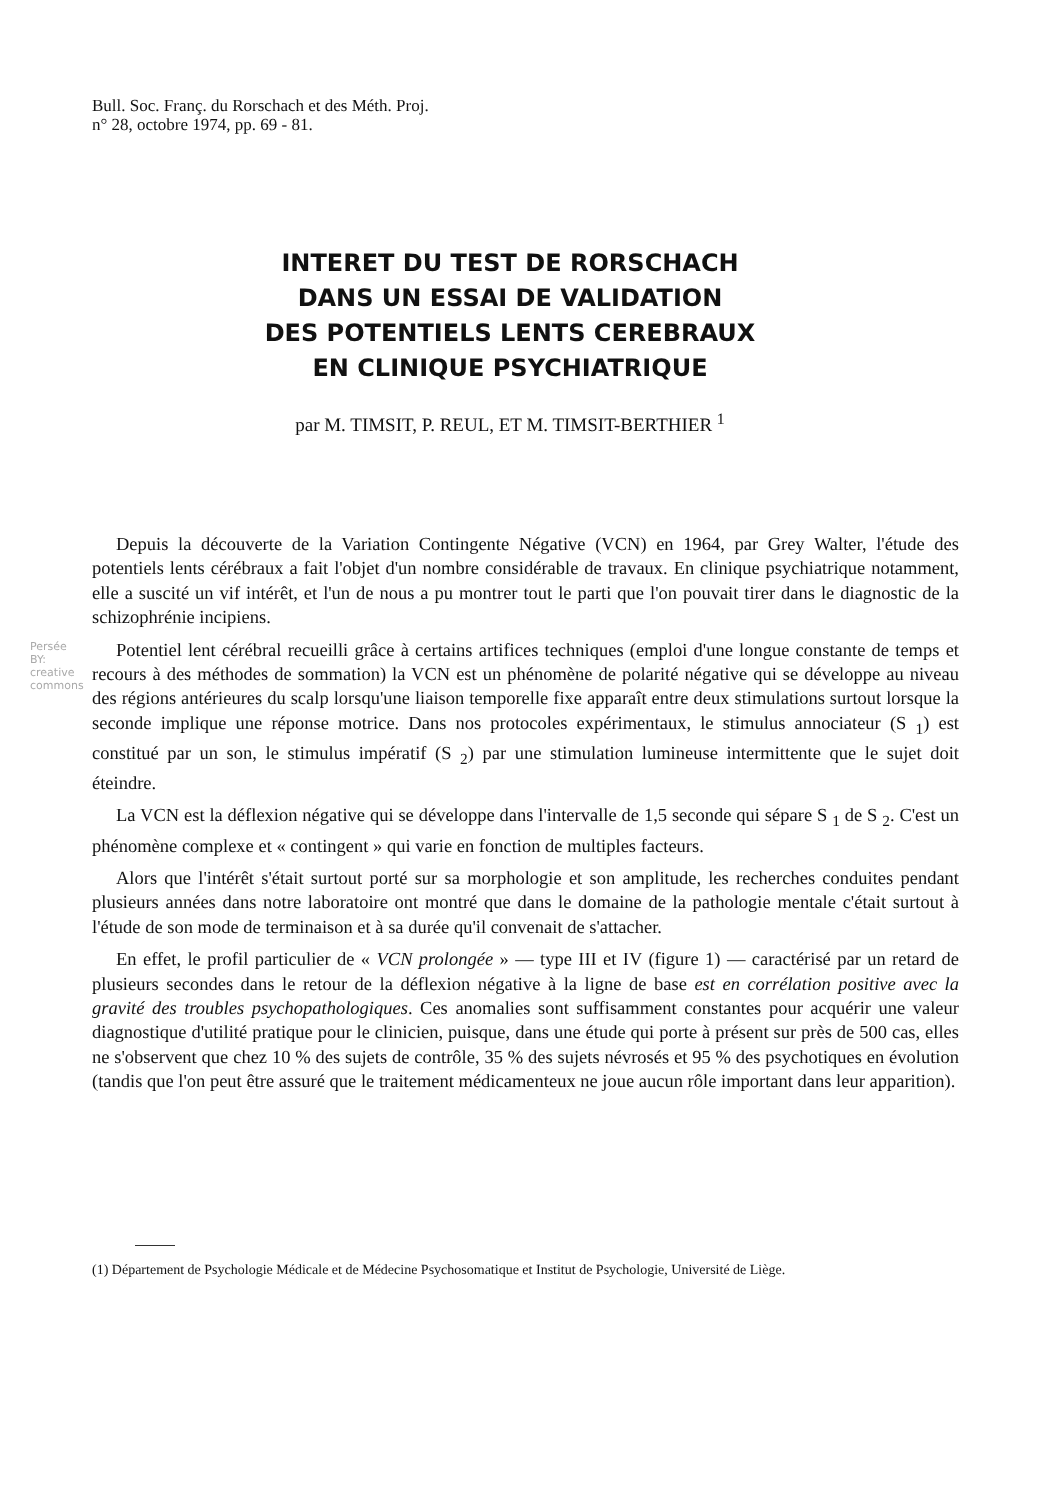Bull. Soc. Franç. du Rorschach et des Méth. Proj.
n° 28, octobre 1974, pp. 69 - 81.
INTERET DU TEST DE RORSCHACH
DANS UN ESSAI DE VALIDATION
DES POTENTIELS LENTS CEREBRAUX
EN CLINIQUE PSYCHIATRIQUE
par M. TIMSIT, P. REUL, ET M. TIMSIT-BERTHIER <sup>1</sup>
Persée BY: creative commons
Depuis la découverte de la Variation Contingente Négative (VCN) en 1964, par Grey Walter, l'étude des potentiels lents cérébraux a fait l'objet d'un nombre considérable de travaux. En clinique psychiatrique notamment, elle a suscité un vif intérêt, et l'un de nous a pu montrer tout le parti que l'on pouvait tirer dans le diagnostic de la schizophrénie incipiens.
Potentiel lent cérébral recueilli grâce à certains artifices techniques (emploi d'une longue constante de temps et recours à des méthodes de sommation) la VCN est un phénomène de polarité négative qui se développe au niveau des régions antérieures du scalp lorsqu'une liaison temporelle fixe apparaît entre deux stimulations surtout lorsque la seconde implique une réponse motrice. Dans nos protocoles expérimentaux, le stimulus annociateur (S <sub>1</sub>) est constitué par un son, le stimulus impératif (S <sub>2</sub>) par une stimulation lumineuse intermittente que le sujet doit éteindre.
La VCN est la déflexion négative qui se développe dans l'intervalle de 1,5 seconde qui sépare S <sub>1</sub> de S <sub>2</sub>. C'est un phénomène complexe et « contingent » qui varie en fonction de multiples facteurs.
Alors que l'intérêt s'était surtout porté sur sa morphologie et son amplitude, les recherches conduites pendant plusieurs années dans notre laboratoire ont montré que dans le domaine de la pathologie mentale c'était surtout à l'étude de son mode de terminaison et à sa durée qu'il convenait de s'attacher.
En effet, le profil particulier de « VCN prolongée » — type III et IV (figure 1) — caractérisé par un retard de plusieurs secondes dans le retour de la déflexion négative à la ligne de base est en corrélation positive avec la gravité des troubles psychopathologiques. Ces anomalies sont suffisamment constantes pour acquérir une valeur diagnostique d'utilité pratique pour le clinicien, puisque, dans une étude qui porte à présent sur près de 500 cas, elles ne s'observent que chez 10 % des sujets de contrôle, 35 % des sujets névrosés et 95 % des psychotiques en évolution (tandis que l'on peut être assuré que le traitement médicamenteux ne joue aucun rôle important dans leur apparition).
(1) Département de Psychologie Médicale et de Médecine Psychosomatique et Institut de Psychologie, Université de Liège.